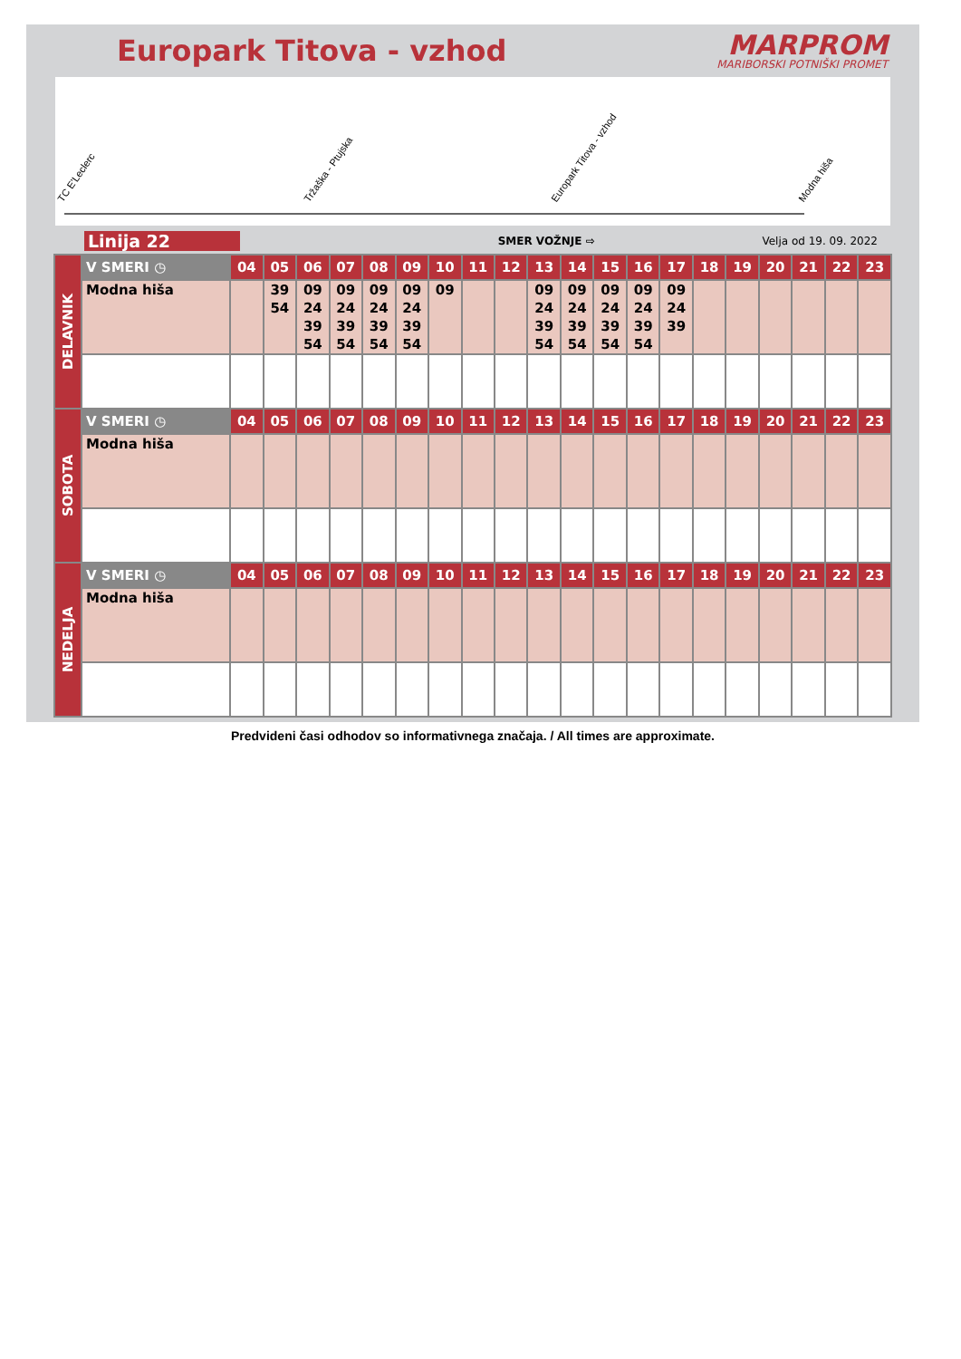Europark Titova - vzhod
MARPROM
MARIBORSKI POTNIŠKI PROMET
TC E'Leclerc Tržaška - Ptujska Europark Titova - vzhod Modna hiša
Linija 22
SMER VOŽNJE ⇨ Velja od 19. 09. 2022
| DELAVNIK | V SMERI ◷ | 04 | 05 | 06 | 07 | 08 | 09 | 10 | 11 | 12 | 13 | 14 | 15 | 16 | 17 | 18 | 19 | 20 | 21 | 22 | 23 |
| | Modna hiša | | 39 54 | 09 24 39 54 | 09 24 39 54 | 09 24 39 54 | 09 24 39 54 | 09 | | | 09 24 39 54 | 09 24 39 54 | 09 24 39 54 | 09 24 39 54 | 09 24 39 | | | | | | |
| SOBOTA | V SMERI ◷ | 04 | 05 | 06 | 07 | 08 | 09 | 10 | 11 | 12 | 13 | 14 | 15 | 16 | 17 | 18 | 19 | 20 | 21 | 22 | 23 |
| | Modna hiša | | | | | | | | | | | | | | | | | | | | |
| NEDELJA | V SMERI ◷ | 04 | 05 | 06 | 07 | 08 | 09 | 10 | 11 | 12 | 13 | 14 | 15 | 16 | 17 | 18 | 19 | 20 | 21 | 22 | 23 |
| | Modna hiša | | | | | | | | | | | | | | | | | | | | |
Predvideni časi odhodov so informativnega značaja. / All times are approximate.